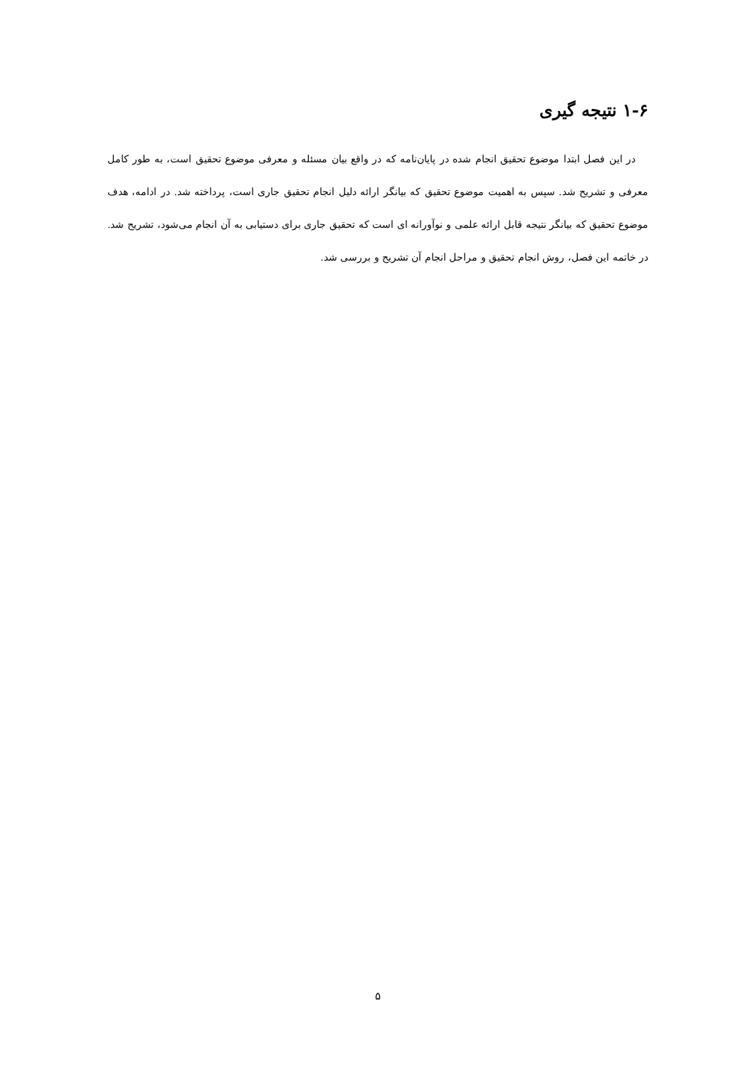۱-۶ نتیجه گیری
در این فصل ابتدا موضوع تحقیق انجام شده در پایان‌نامه که در واقع بیان مسئله و معرفی موضوع تحقیق است، به طور کامل معرفی و تشریح شد. سپس به اهمیت موضوع تحقیق که بیانگر ارائه دلیل انجام تحقیق جاری است، پرداخته شد. در ادامه، هدف موضوع تحقیق که بیانگر نتیجه قابل ارائه علمی و نوآورانه ای است که تحقیق جاری برای دستیابی به آن انجام می‌شود، تشریح شد. در خاتمه این فصل، روش انجام تحقیق و مراحل انجام آن تشریح و بررسی شد.
۵